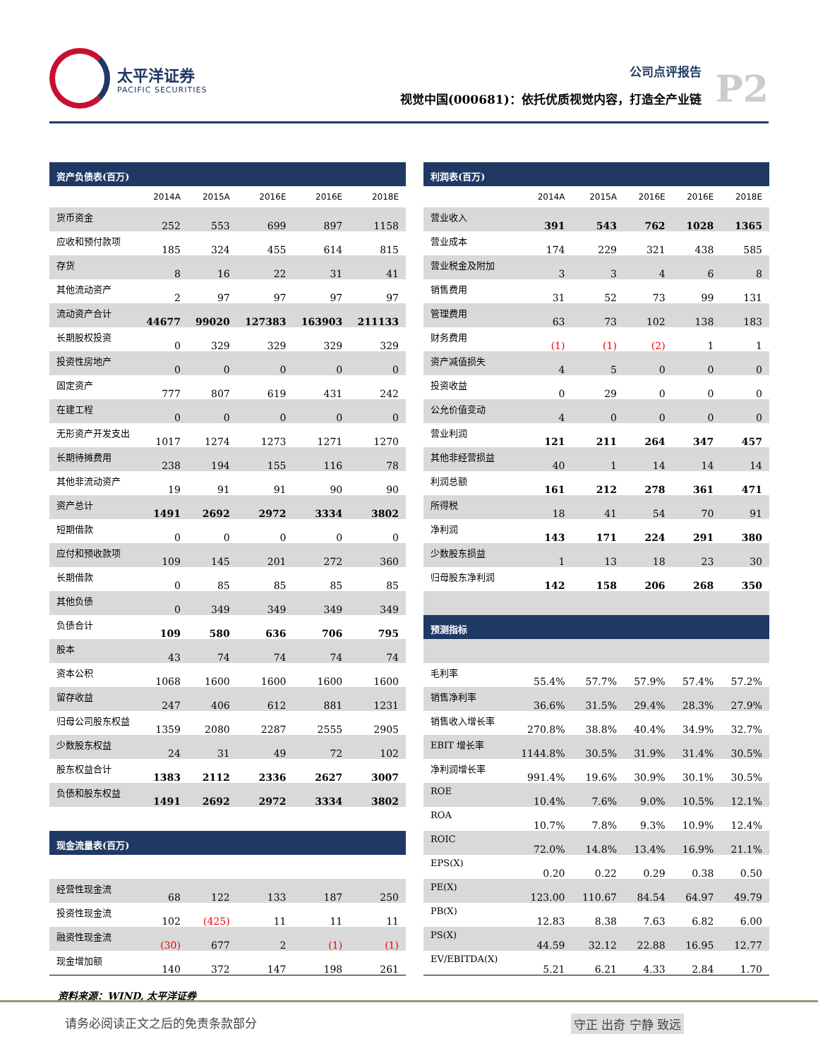太平洋证券
PACIFIC SECURITIES
公司点评报告
视觉中国(000681)：依托优质视觉内容，打造全产业链
P2
| 资产负债表(百万) | | | | | |
| | 2014A | 2015A | 2016E | 2016E | 2018E |
| 货币资金 | 252 | 553 | 699 | 897 | 1158 |
| 应收和预付款项 | 185 | 324 | 455 | 614 | 815 |
| 存货 | 8 | 16 | 22 | 31 | 41 |
| 其他流动资产 | 2 | 97 | 97 | 97 | 97 |
| 流动资产合计 | 44677 | 99020 | 127383 | 163903 | 211133 |
| 长期股权投资 | 0 | 329 | 329 | 329 | 329 |
| 投资性房地产 | 0 | 0 | 0 | 0 | 0 |
| 固定资产 | 777 | 807 | 619 | 431 | 242 |
| 在建工程 | 0 | 0 | 0 | 0 | 0 |
| 无形资产开发支出 | 1017 | 1274 | 1273 | 1271 | 1270 |
| 长期待摊费用 | 238 | 194 | 155 | 116 | 78 |
| 其他非流动资产 | 19 | 91 | 91 | 90 | 90 |
| 资产总计 | 1491 | 2692 | 2972 | 3334 | 3802 |
| 短期借款 | 0 | 0 | 0 | 0 | 0 |
| 应付和预收款项 | 109 | 145 | 201 | 272 | 360 |
| 长期借款 | 0 | 85 | 85 | 85 | 85 |
| 其他负债 | 0 | 349 | 349 | 349 | 349 |
| 负债合计 | 109 | 580 | 636 | 706 | 795 |
| 股本 | 43 | 74 | 74 | 74 | 74 |
| 资本公积 | 1068 | 1600 | 1600 | 1600 | 1600 |
| 留存收益 | 247 | 406 | 612 | 881 | 1231 |
| 归母公司股东权益 | 1359 | 2080 | 2287 | 2555 | 2905 |
| 少数股东权益 | 24 | 31 | 49 | 72 | 102 |
| 股东权益合计 | 1383 | 2112 | 2336 | 2627 | 3007 |
| 负债和股东权益 | 1491 | 2692 | 2972 | 3334 | 3802 |
| 现金流量表(百万) | | | | | |
| 经营性现金流 | 68 | 122 | 133 | 187 | 250 |
| 投资性现金流 | 102 | (425) | 11 | 11 | 11 |
| 融资性现金流 | (30) | 677 | 2 | (1) | (1) |
| 现金增加额 | 140 | 372 | 147 | 198 | 261 |
| 利润表(百万) | | | | | |
| | 2014A | 2015A | 2016E | 2016E | 2018E |
| 营业收入 | 391 | 543 | 762 | 1028 | 1365 |
| 营业成本 | 174 | 229 | 321 | 438 | 585 |
| 营业税金及附加 | 3 | 3 | 4 | 6 | 8 |
| 销售费用 | 31 | 52 | 73 | 99 | 131 |
| 管理费用 | 63 | 73 | 102 | 138 | 183 |
| 财务费用 | (1) | (1) | (2) | 1 | 1 |
| 资产减值损失 | 4 | 5 | 0 | 0 | 0 |
| 投资收益 | 0 | 29 | 0 | 0 | 0 |
| 公允价值变动 | 4 | 0 | 0 | 0 | 0 |
| 营业利润 | 121 | 211 | 264 | 347 | 457 |
| 其他非经营损益 | 40 | 1 | 14 | 14 | 14 |
| 利润总额 | 161 | 212 | 278 | 361 | 471 |
| 所得税 | 18 | 41 | 54 | 70 | 91 |
| 净利润 | 143 | 171 | 224 | 291 | 380 |
| 少数股东损益 | 1 | 13 | 18 | 23 | 30 |
| 归母股东净利润 | 142 | 158 | 206 | 268 | 350 |
| 预测指标 | | | | | |
| 毛利率 | 55.4% | 57.7% | 57.9% | 57.4% | 57.2% |
| 销售净利率 | 36.6% | 31.5% | 29.4% | 28.3% | 27.9% |
| 销售收入增长率 | 270.8% | 38.8% | 40.4% | 34.9% | 32.7% |
| EBIT 增长率 | 1144.8% | 30.5% | 31.9% | 31.4% | 30.5% |
| 净利润增长率 | 991.4% | 19.6% | 30.9% | 30.1% | 30.5% |
| ROE | 10.4% | 7.6% | 9.0% | 10.5% | 12.1% |
| ROA | 10.7% | 7.8% | 9.3% | 10.9% | 12.4% |
| ROIC | 72.0% | 14.8% | 13.4% | 16.9% | 21.1% |
| EPS(X) | 0.20 | 0.22 | 0.29 | 0.38 | 0.50 |
| PE(X) | 123.00 | 110.67 | 84.54 | 64.97 | 49.79 |
| PB(X) | 12.83 | 8.38 | 7.63 | 6.82 | 6.00 |
| PS(X) | 44.59 | 32.12 | 22.88 | 16.95 | 12.77 |
| EV/EBITDA(X) | 5.21 | 6.21 | 4.33 | 2.84 | 1.70 |
资料来源：WIND, 太平洋证券
请务必阅读正文之后的免责条款部分 守正 出奇 宁静 致远